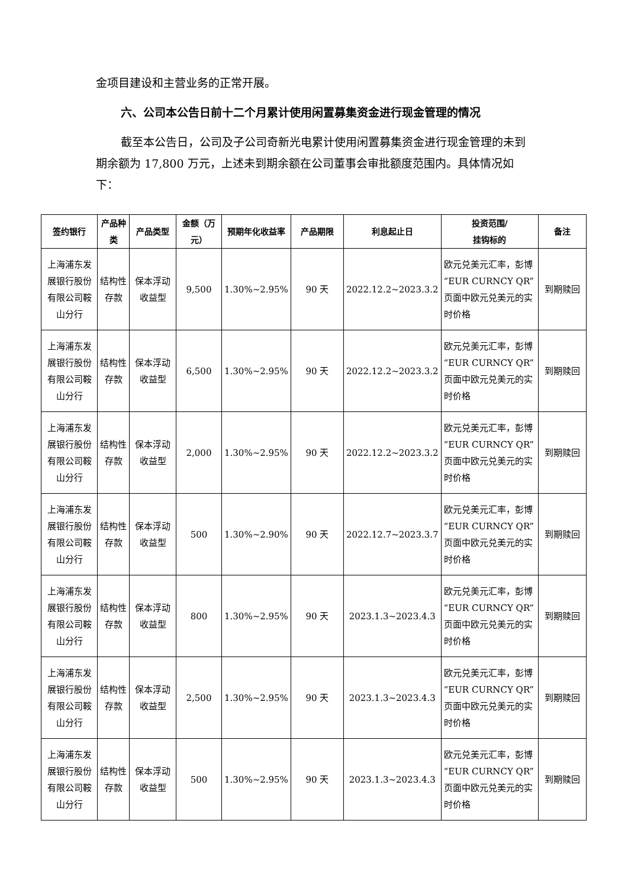金项目建设和主营业务的正常开展。
六、公司本公告日前十二个月累计使用闲置募集资金进行现金管理的情况
截至本公告日，公司及子公司奇新光电累计使用闲置募集资金进行现金管理的未到期余额为 17,800 万元，上述未到期余额在公司董事会审批额度范围内。具体情况如下：
| 签约银行 | 产品种类 | 产品类型 | 金额（万元） | 预期年化收益率 | 产品期限 | 利息起止日 | 投资范围/ 挂钩标的 | 备注 |
| --- | --- | --- | --- | --- | --- | --- | --- | --- |
| 上海浦东发展银行股份有限公司鞍山分行 | 结构性存款 | 保本浮动收益型 | 9,500 | 1.30%~2.95% | 90 天 | 2022.12.2~2023.3.2 | 欧元兑美元汇率，彭博“EUR CURNCY QR”页面中欧元兑美元的实时价格 | 到期赎回 |
| 上海浦东发展银行股份有限公司鞍山分行 | 结构性存款 | 保本浮动收益型 | 6,500 | 1.30%~2.95% | 90 天 | 2022.12.2~2023.3.2 | 欧元兑美元汇率，彭博“EUR CURNCY QR”页面中欧元兑美元的实时价格 | 到期赎回 |
| 上海浦东发展银行股份有限公司鞍山分行 | 结构性存款 | 保本浮动收益型 | 2,000 | 1.30%~2.95% | 90 天 | 2022.12.2~2023.3.2 | 欧元兑美元汇率，彭博“EUR CURNCY QR”页面中欧元兑美元的实时价格 | 到期赎回 |
| 上海浦东发展银行股份有限公司鞍山分行 | 结构性存款 | 保本浮动收益型 | 500 | 1.30%~2.90% | 90 天 | 2022.12.7~2023.3.7 | 欧元兑美元汇率，彭博“EUR CURNCY QR”页面中欧元兑美元的实时价格 | 到期赎回 |
| 上海浦东发展银行股份有限公司鞍山分行 | 结构性存款 | 保本浮动收益型 | 800 | 1.30%~2.95% | 90 天 | 2023.1.3~2023.4.3 | 欧元兑美元汇率，彭博“EUR CURNCY QR”页面中欧元兑美元的实时价格 | 到期赎回 |
| 上海浦东发展银行股份有限公司鞍山分行 | 结构性存款 | 保本浮动收益型 | 2,500 | 1.30%~2.95% | 90 天 | 2023.1.3~2023.4.3 | 欧元兑美元汇率，彭博“EUR CURNCY QR”页面中欧元兑美元的实时价格 | 到期赎回 |
| 上海浦东发展银行股份有限公司鞍山分行 | 结构性存款 | 保本浮动收益型 | 500 | 1.30%~2.95% | 90 天 | 2023.1.3~2023.4.3 | 欧元兑美元汇率，彭博“EUR CURNCY QR”页面中欧元兑美元的实时价格 | 到期赎回 |